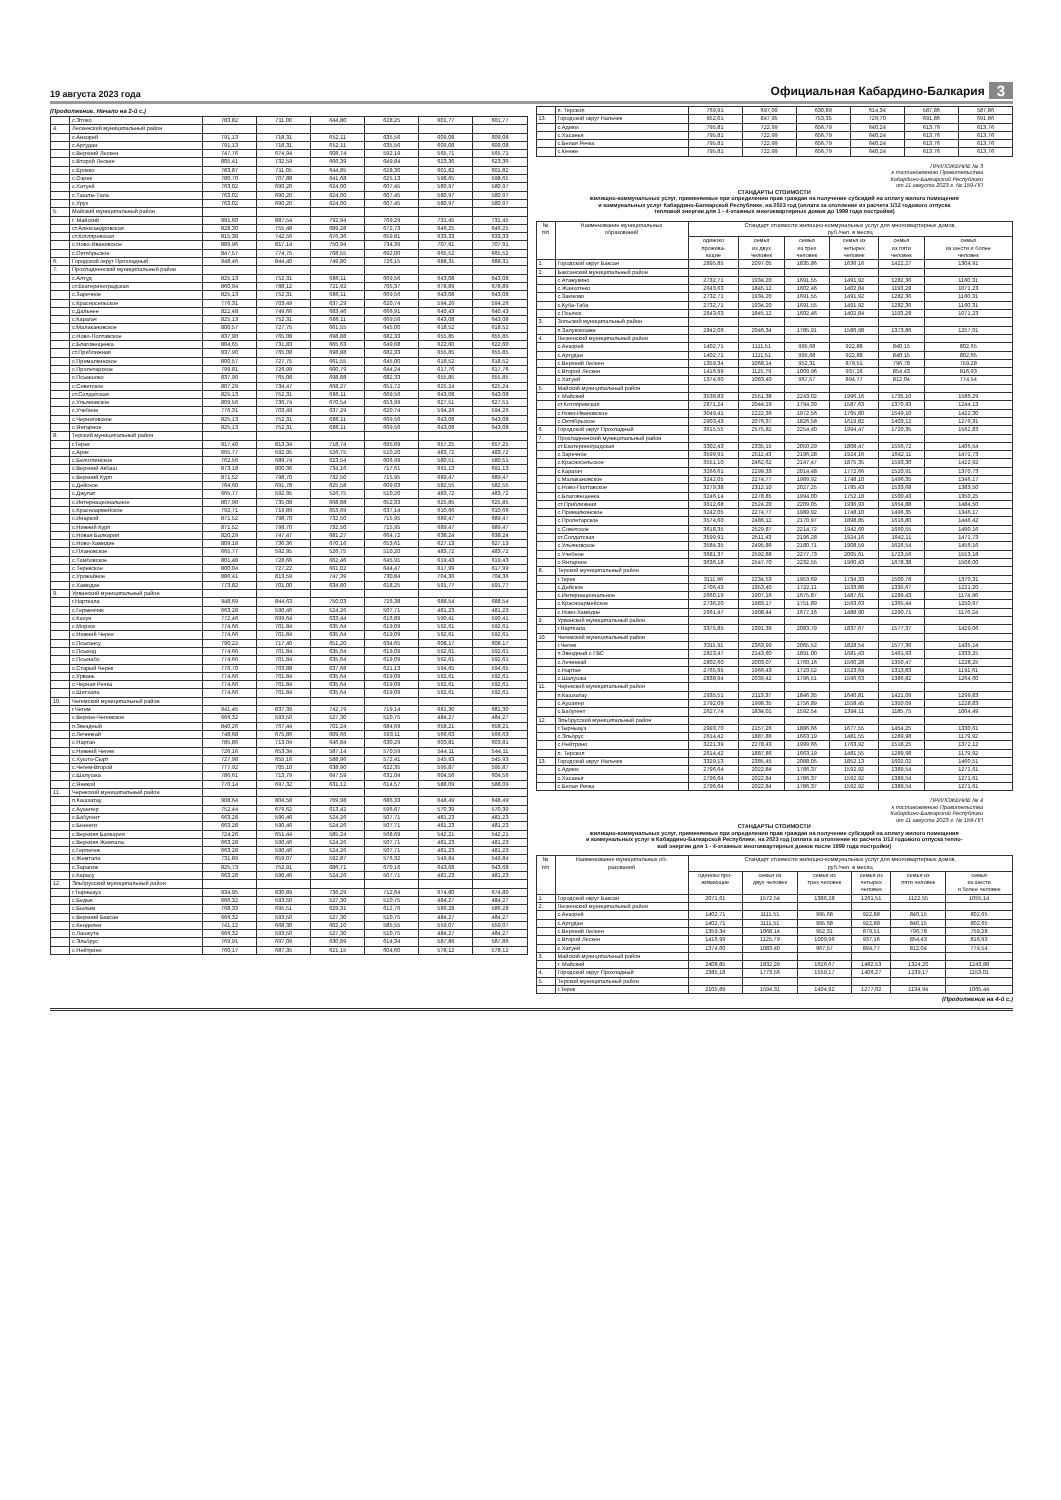19 августа 2023 года Официальная Кабардино-Балкария 3
(Продолжение. Начало на 2-й с.)
| | с.Этоко | 783,82 | 711,00 | 644,80 | 628,25 | 601,77 | 601,77 |
| 4. | Лескенский муниципальный район | | | | | | |
| | с.Анзорей | 791,13 | 718,31 | 652,11 | 635,56 | 609,08 | 609,08 |
| | с.Аргудан | 791,13 | 718,31 | 652,11 | 635,56 | 609,08 | 609,08 |
| | с.Верхний Лескен | 747,76 | 674,94 | 608,74 | 592,19 | 565,71 | 565,71 |
| | с.Второй Лескен | 805,41 | 732,59 | 666,39 | 649,84 | 623,36 | 623,36 |
| | с.Ерокко | 783,87 | 711,05 | 644,85 | 628,30 | 601,82 | 601,82 |
| | с.Озрек | 780,70 | 707,88 | 641,68 | 625,13 | 598,65 | 598,65 |
| | с.Хатуей | 763,02 | 690,20 | 624,00 | 607,45 | 580,97 | 580,97 |
| | с.Ташлы-Тала | 763,02 | 690,20 | 624,00 | 607,45 | 580,97 | 580,97 |
| | с.Урух | 763,02 | 690,20 | 624,00 | 607,45 | 580,97 | 580,97 |
| 5. | Майский муниципальный район | | | | | | |
| | г. Майский | 991,60 | 887,54 | 792,94 | 769,29 | 731,45 | 731,45 |
| | ст.Александровская | 828,30 | 755,48 | 689,28 | 672,73 | 646,25 | 646,25 |
| | ст.Котляревская | 815,38 | 742,56 | 676,36 | 659,81 | 633,33 | 633,33 |
| | с.Ново-Ивановское | 889,96 | 817,14 | 750,94 | 734,39 | 707,91 | 707,91 |
| | с.Октябрьское | 847,57 | 774,75 | 708,55 | 692,00 | 665,52 | 665,52 |
| 6. | Городской округ Прохладный | 948,46 | 844,40 | 749,80 | 726,15 | 688,31 | 688,31 |
| 7. | Прохладненский муниципальный район | | | | | | |
| | с.Алтуд | 825,13 | 752,31 | 686,11 | 669,56 | 643,08 | 643,08 |
| | ст.Екатериноградская | 860,94 | 788,12 | 721,92 | 705,37 | 678,89 | 678,89 |
| | с.Заречное | 825,13 | 752,31 | 686,11 | 669,56 | 643,08 | 643,08 |
| | с.Красносельское | 776,31 | 703,49 | 637,29 | 620,74 | 594,26 | 594,26 |
| | с.Дальнее | 822,48 | 749,66 | 683,46 | 666,91 | 640,43 | 640,43 |
| | с.Карагач | 825,13 | 752,31 | 686,11 | 669,56 | 643,08 | 643,08 |
| | с.Малакановское | 800,57 | 727,75 | 661,55 | 645,00 | 618,52 | 618,52 |
| | с.Ново-Полтавское | 837,90 | 765,08 | 698,88 | 682,33 | 655,85 | 655,85 |
| | с.Благовещенка | 804,65 | 731,83 | 665,63 | 649,08 | 622,60 | 622,60 |
| | ст.Приближная | 837,90 | 765,08 | 698,88 | 682,33 | 655,85 | 655,85 |
| | с.Прималкинское | 800,57 | 727,75 | 661,55 | 645,00 | 618,52 | 618,52 |
| | с.Пролетарское | 799,81 | 726,99 | 660,79 | 644,24 | 617,76 | 617,76 |
| | с.Псыншоко | 837,90 | 765,08 | 698,88 | 682,33 | 655,85 | 655,85 |
| | с.Советское | 807,29 | 734,47 | 668,27 | 651,72 | 625,24 | 625,24 |
| | ст.Солдатская | 825,13 | 752,31 | 686,11 | 669,56 | 643,08 | 643,08 |
| | с.Ульяновское | 809,56 | 736,74 | 670,54 | 653,99 | 627,51 | 627,51 |
| | с.Учебное | 776,31 | 703,49 | 637,29 | 620,74 | 594,26 | 594,26 |
| | с.Черниговское | 825,13 | 752,31 | 686,11 | 669,56 | 643,08 | 643,08 |
| | с.Янтарное | 825,13 | 752,31 | 686,11 | 669,56 | 643,08 | 643,08 |
| 8. | Терский муниципальный район | | | | | | |
| | г.Терек | 917,40 | 813,34 | 718,74 | 695,09 | 657,25 | 657,25 |
| | с.Арик | 665,77 | 592,95 | 526,75 | 510,20 | 483,72 | 483,72 |
| | с.Белоглинское | 762,56 | 689,74 | 623,54 | 606,99 | 580,51 | 580,51 |
| | с.Верхний Акбаш | 873,18 | 800,36 | 734,16 | 717,61 | 691,13 | 691,13 |
| | с.Верхний Курп | 871,52 | 798,70 | 732,50 | 715,95 | 689,47 | 689,47 |
| | с.Дейское | 764,60 | 691,78 | 625,58 | 609,03 | 582,55 | 582,55 |
| | с.Джулат | 665,77 | 592,95 | 526,75 | 510,20 | 483,72 | 483,72 |
| | с.Интернациональное | 807,90 | 735,08 | 668,88 | 652,33 | 625,85 | 625,85 |
| | с.Красноармейское | 792,71 | 719,89 | 653,69 | 637,14 | 610,66 | 610,66 |
| | с.Инаркой | 871,52 | 798,70 | 732,50 | 715,95 | 689,47 | 689,47 |
| | с.Нижний Курп | 871,52 | 798,70 | 732,50 | 715,95 | 689,47 | 689,47 |
| | с.Новая Балкария | 820,29 | 747,47 | 681,27 | 664,72 | 638,24 | 638,24 |
| | с.Ново-Хамидие | 809,18 | 736,36 | 670,16 | 653,61 | 627,13 | 627,13 |
| | с.Плановское | 665,77 | 592,95 | 526,75 | 510,20 | 483,72 | 483,72 |
| | с.Тамбовское | 801,48 | 728,66 | 662,46 | 645,91 | 619,43 | 619,43 |
| | с.Терекское | 800,04 | 727,22 | 661,02 | 644,47 | 617,99 | 617,99 |
| | с.Урожайное | 886,41 | 813,59 | 747,39 | 730,84 | 704,36 | 704,36 |
| | с.Хамидие | 773,82 | 701,00 | 634,80 | 618,25 | 591,77 | 591,77 |
| 9. | Урванский муниципальный район | | | | | | |
| | г.Нарткала | 948,69 | 844,63 | 750,03 | 726,38 | 688,54 | 688,54 |
| | с.Герменчик | 663,28 | 590,46 | 524,26 | 507,71 | 481,23 | 481,23 |
| | с.Кахун | 772,46 | 699,64 | 633,44 | 616,89 | 590,41 | 590,41 |
| | с.Морзох | 774,66 | 701,84 | 635,64 | 619,09 | 592,61 | 592,61 |
| | с.Нижний Черек | 774,66 | 701,84 | 635,64 | 619,09 | 592,61 | 592,61 |
| | с.Псыгансу | 790,22 | 717,40 | 651,20 | 634,65 | 608,17 | 608,17 |
| | с.Псыкод | 774,66 | 701,84 | 635,64 | 619,09 | 592,61 | 592,61 |
| | с.Псынабо | 774,66 | 701,84 | 635,64 | 619,09 | 592,61 | 592,61 |
| | с.Старый Черек | 776,70 | 703,88 | 637,68 | 621,13 | 594,65 | 594,65 |
| | с.Урвань | 774,66 | 701,84 | 635,64 | 619,09 | 592,61 | 592,61 |
| | с.Черная Речка | 774,66 | 701,84 | 635,64 | 619,09 | 592,61 | 592,61 |
| | с.Шитхала | 774,66 | 701,84 | 635,64 | 619,09 | 592,61 | 592,61 |
| 10. | Чегемский муниципальный район | | | | | | |
| | г.Чегем | 941,45 | 837,39 | 742,79 | 719,14 | 681,30 | 681,30 |
| | с.Верхне-Чегемское | 666,32 | 593,50 | 527,30 | 510,75 | 484,27 | 484,27 |
| | п.Звездный | 840,26 | 767,44 | 701,24 | 684,69 | 658,21 | 658,21 |
| | с.Лечинкай | 748,68 | 675,86 | 609,66 | 593,11 | 566,63 | 566,63 |
| | с.Нартан | 785,86 | 713,04 | 646,84 | 630,29 | 603,81 | 603,81 |
| | с.Нижний Чегем | 726,16 | 653,34 | 587,14 | 570,59 | 544,11 | 544,11 |
| | с.Хушто-Сырт | 727,98 | 655,16 | 588,96 | 572,41 | 545,93 | 545,93 |
| | с.Чегем-Второй | 777,92 | 705,10 | 638,90 | 622,35 | 595,87 | 595,87 |
| | с.Шалушка | 786,61 | 713,79 | 647,59 | 631,04 | 604,56 | 604,56 |
| | с.Яникой | 770,14 | 697,32 | 631,12 | 614,57 | 588,09 | 588,09 |
| 11. | Черекский муниципальный район | | | | | | |
| | п.Кашхатау | 908,64 | 804,58 | 709,98 | 686,33 | 648,49 | 648,49 |
| | с.Аушигер | 752,44 | 679,62 | 613,42 | 596,87 | 570,39 | 570,39 |
| | с.Бабугент | 663,28 | 590,46 | 524,26 | 507,71 | 481,23 | 481,23 |
| | с.Безенги | 663,28 | 590,46 | 524,26 | 507,71 | 481,23 | 481,23 |
| | с.Верхняя Балкария | 724,26 | 651,44 | 585,24 | 568,69 | 542,21 | 542,21 |
| | с.Верхняя Жемтала | 663,28 | 590,46 | 524,26 | 507,71 | 481,23 | 481,23 |
| | с.Герпегеж | 663,28 | 590,46 | 524,26 | 507,71 | 481,23 | 481,23 |
| | с.Жемтала | 731,89 | 659,07 | 592,87 | 576,32 | 549,84 | 549,84 |
| | с.Зарагиж | 825,73 | 752,91 | 686,71 | 670,16 | 643,68 | 643,68 |
| | с.Карасу | 663,28 | 590,46 | 524,26 | 507,71 | 481,23 | 481,23 |
| 12. | Эльбрусский муниципальный район | | | | | | |
| | г.Тырныауз | 934,95 | 830,89 | 736,29 | 712,64 | 674,80 | 674,80 |
| | с.Бедык | 666,32 | 593,50 | 527,30 | 510,75 | 484,27 | 484,27 |
| | с.Былым | 768,33 | 695,51 | 629,31 | 612,76 | 586,28 | 586,28 |
| | с.Верхний Баксан | 666,32 | 593,50 | 527,30 | 510,75 | 484,27 | 484,27 |
| | с.Кенделен | 741,12 | 668,30 | 602,10 | 585,55 | 559,07 | 559,07 |
| | с.Лашкута | 666,32 | 593,50 | 527,30 | 510,75 | 484,27 | 484,27 |
| | с.Эльбрус | 769,91 | 697,09 | 630,89 | 614,34 | 587,86 | 587,86 |
| | с.Нейтрино | 760,17 | 687,35 | 621,15 | 604,60 | 578,12 | 578,12 |
| | п. Терскол | 769,91 | 697,09 | 630,89 | 614,34 | 587,86 | 587,86 |
| 13. | Городской округ Нальчик | 952,01 | 847,95 | 753,35 | 729,70 | 691,86 | 691,86 |
| | с.Адиюх | 795,81 | 722,99 | 656,79 | 640,24 | 613,76 | 613,76 |
| | с.Хасанья | 795,81 | 722,99 | 656,79 | 640,24 | 613,76 | 613,76 |
| | с.Белая Речка | 795,81 | 722,99 | 656,79 | 640,24 | 613,76 | 613,76 |
| | с.Кенже | 795,81 | 722,99 | 656,79 | 640,24 | 613,76 | 613,76 |
ПРИЛОЖЕНИЕ № 3
к постановлению Правительства
Кабардино-Балкарской Республики
от 11 августа 2023 г. № 159-ПП
СТАНДАРТЫ СТОИМОСТИ
жилищно-коммунальных услуг, применяемые при определении прав граждан на получение субсидий на оплату жилого помещения
и коммунальных услуг Кабардино-Балкарской Республике, на 2023 год (оплата за отопление из расчета 1/12 годового отпуска
тепловой энергии для 1 - 4-этажных многоквартирных домов до 1999 года постройки)
| № п/п | Наименование муниципальных образований | Стандарт стоимости жилищно-коммунальных услуг для многоквартирных домов, руб./чел. в месяц | | | | | |
| --- | --- | --- | --- | --- | --- | --- | --- |
| | | одиноко прожива- ющие | семья из двух человек | семья из трех человек | семья из четырех человек | семья из пяти человек | семья из шести и более человек |
| 1. | Городской округ Баксан | 2895,85 | 2097,05 | 1835,86 | 1636,16 | 1422,27 | 1304,91 |
| 2. | Баксанский муниципальный район | | | | | | |
| | с.Атажукино | 2732,71 | 1934,20 | 1691,55 | 1491,92 | 1282,36 | 1160,31 |
| | с.Жанхотеко | 2643,63 | 1845,12 | 1602,46 | 1402,84 | 1193,28 | 1071,23 |
| | с.Заюково | 2732,71 | 1934,20 | 1691,55 | 1491,92 | 1282,36 | 1160,31 |
| | с.Куба-Таба | 2732,71 | 1934,20 | 1691,55 | 1491,92 | 1282,36 | 1160,31 |
| | с.Псычох | 2643,63 | 1845,12 | 1602,46 | 1402,84 | 1193,28 | 1071,23 |
| 3. | Зольский муниципальный район | | | | | | |
| | п.Залукокоаже | 2842,06 | 2046,34 | 1785,91 | 1586,98 | 1373,86 | 1257,01 |
| 4. | Лескенский муниципальный район | | | | | | |
| | с.Анзорей | 1402,71 | 1111,51 | 995,68 | 922,88 | 840,15 | 802,65 |
| | с.Аргудан | 1402,71 | 1111,51 | 995,68 | 922,88 | 840,15 | 802,65 |
| | с.Верхний Лескен | 1359,34 | 1068,14 | 952,31 | 879,51 | 796,78 | 759,28 |
| | с.Второй Лескен | 1416,99 | 1125,79 | 1009,96 | 937,16 | 854,43 | 816,93 |
| | с.Хатуей | 1374,60 | 1083,40 | 967,57 | 894,77 | 812,04 | 774,54 |
| 5. | Майский муниципальный район | | | | | | |
| | г. Майский | 3538,83 | 2551,38 | 2243,02 | 1996,16 | 1735,10 | 1586,29 |
| | ст.Котляревская | 2871,24 | 2044,19 | 1794,39 | 1587,63 | 1370,93 | 1244,13 |
| | с.Ново-Ивановское | 3049,41 | 2222,36 | 1972,56 | 1765,80 | 1549,10 | 1422,30 |
| | с.Октябрьское | 2903,43 | 2076,37 | 1826,58 | 1619,82 | 1403,12 | 1276,31 |
| 6. | Городской округ Прохладный | 3615,55 | 2575,82 | 2254,40 | 1994,47 | 1720,35 | 1562,83 |
| 7. | Прохладненский муниципальный район | | | | | | |
| | ст.Екатериноградская | 3302,43 | 2335,15 | 2050,29 | 1808,47 | 1556,72 | 1406,54 |
| | с.Заречное | 3599,91 | 2511,43 | 2196,28 | 1924,16 | 1642,11 | 1471,73 |
| | с.Красносельское | 3551,10 | 2462,62 | 2147,47 | 1875,35 | 1593,30 | 1422,92 |
| | с.Карагач | 3266,61 | 2299,33 | 2014,48 | 1772,66 | 1520,91 | 1370,73 |
| | с.Малакановское | 3242,05 | 2274,77 | 1989,92 | 1748,10 | 1496,35 | 1346,17 |
| | с.Ново-Полтавское | 3279,38 | 2312,10 | 2027,25 | 1785,43 | 1533,68 | 1383,50 |
| | с.Благовещенка | 3246,14 | 2278,85 | 1994,00 | 1752,18 | 1500,43 | 1350,25 |
| | ст.Приближная | 3612,68 | 2524,20 | 2209,05 | 1936,93 | 1654,88 | 1484,50 |
| | с.Прималкинское | 3242,05 | 2274,77 | 1989,92 | 1748,10 | 1496,35 | 1346,17 |
| | с.Пролетарское | 3574,60 | 2486,12 | 2170,97 | 1898,85 | 1616,80 | 1446,42 |
| | с.Советское | 3618,35 | 2529,87 | 2214,72 | 1942,60 | 1660,55 | 1490,16 |
| | ст.Солдатская | 3599,91 | 2511,43 | 2196,28 | 1924,16 | 1642,11 | 1471,73 |
| | с.Ульяновское | 3584,35 | 2495,86 | 2180,71 | 1908,59 | 1626,54 | 1456,16 |
| | с.Учебное | 3681,37 | 2592,88 | 2277,73 | 2005,61 | 1723,56 | 1553,18 |
| | с.Янтарное | 3636,18 | 2547,70 | 2232,55 | 1960,43 | 1678,38 | 1508,00 |
| 8. | Терский муниципальный район | | | | | | |
| | г.Терек | 3111,96 | 2234,53 | 1953,69 | 1734,33 | 1500,78 | 1370,31 |
| | с.Дейское | 2706,43 | 1953,40 | 1722,11 | 1533,86 | 1335,67 | 1221,20 |
| | с.Интернациональное | 2660,19 | 1907,16 | 1675,87 | 1487,61 | 1289,43 | 1174,96 |
| | с.Красноармейское | 2736,20 | 1983,17 | 1751,89 | 1563,63 | 1365,44 | 1250,97 |
| | с.Ново-Хамидие | 2661,47 | 1908,44 | 1677,16 | 1488,90 | 1290,71 | 1176,24 |
| 9. | Урванский муниципальный район | | | | | | |
| | г.Нарткала | 3375,85 | 2391,39 | 2083,79 | 1837,67 | 1577,37 | 1429,06 |
| 10. | Чегемский муниципальный район | | | | | | |
| | г.Чегем | 3311,91 | 2363,99 | 2065,52 | 1828,54 | 1577,36 | 1435,14 |
| | п.Звездный с ГВС | 2823,47 | 2143,60 | 1891,00 | 1681,43 | 1461,93 | 1333,25 |
| | с.Лечинкай | 2802,60 | 2003,07 | 1760,16 | 1560,28 | 1350,47 | 1228,25 |
| | с.Нартан | 2765,95 | 1966,43 | 1723,52 | 1523,64 | 1313,83 | 1191,61 |
| | с.Шалушка | 2838,94 | 2039,42 | 1796,51 | 1596,63 | 1386,82 | 1264,60 |
| 11. | Черекский муниципальный район | | | | | | |
| | п.Кашхатау | 2935,51 | 2113,37 | 1846,35 | 1640,81 | 1421,09 | 1299,83 |
| | с.Аушигер | 2792,09 | 1998,35 | 1756,89 | 1558,45 | 1350,09 | 1228,83 |
| | с.Бабугент | 2627,74 | 1834,01 | 1592,54 | 1394,11 | 1185,75 | 1064,49 |
| 12. | Эльбрусский муниципальный район | | | | | | |
| | г.Тырныауз | 2993,70 | 2157,26 | 1886,66 | 1677,55 | 1454,25 | 1330,61 |
| | с.Эльбрус | 2614,42 | 1887,86 | 1663,19 | 1481,55 | 1289,98 | 1179,92 |
| | с.Нейтрино | 3221,39 | 2278,43 | 1999,66 | 1763,92 | 1518,25 | 1372,12 |
| | п. Терскол | 2614,42 | 1887,86 | 1663,19 | 1481,55 | 1289,98 | 1179,92 |
| 13. | Городской округ Нальчик | 3329,13 | 2385,45 | 2088,05 | 1852,13 | 1602,02 | 1460,51 |
| | с.Адиюх | 2796,64 | 2022,84 | 1786,37 | 1592,92 | 1389,54 | 1271,61 |
| | с.Хасанья | 2796,64 | 2022,84 | 1786,37 | 1592,92 | 1389,54 | 1271,61 |
| | с.Белая Речка | 2796,64 | 2022,84 | 1786,37 | 1592,92 | 1389,54 | 1271,61 |
ПРИЛОЖЕНИЕ № 4
к постановлению Правительства
Кабардино-Балкарской Республики
от 11 августа 2023 г. № 159-ПП
СТАНДАРТЫ СТОИМОСТИ
жилищно-коммунальных услуг, применяемые при определении прав граждан на получение субсидий на оплату жилого помещения
и коммунальных услуг в Кабардино-Балкарской Республике, на 2023 год (оплата за отопление из расчета 1/12 годового отпуска тепло-
вой энергии для 1 - 4-этажных многоквартирных домов после 1999 года постройки)
| № п/п | Наименование муниципальных об- разований | Стандарт стоимости жилищно-коммунальных услуг для многоквартирных домов, руб./чел. в месяц | | | | | |
| --- | --- | --- | --- | --- | --- | --- | --- |
| | | одиноко про- живающие | семья из двух человек | семья из трех человек | семья из четырех человек | семья из пяти человек | семья из шести и более человек |
| 1. | Городской округ Баксан | 2071,61 | 1572,54 | 1386,28 | 1261,51 | 1122,55 | 1055,14 |
| 2. | Лескенский муниципальный район | | | | | | |
| | с.Анзорей | 1402,71 | 1111,51 | 995,68 | 922,88 | 840,15 | 802,65 |
| | с.Аргудан | 1402,71 | 1111,51 | 995,68 | 922,88 | 840,15 | 802,65 |
| | с.Верхний Лескен | 1359,34 | 1068,14 | 952,31 | 879,51 | 796,78 | 759,28 |
| | с.Второй Лескен | 1416,99 | 1125,79 | 1009,96 | 937,16 | 854,43 | 816,93 |
| | с.Хатуей | 1374,60 | 1083,40 | 967,57 | 894,77 | 812,04 | 774,54 |
| 3. | Майский муниципальный район | | | | | | |
| | г. Майский | 2408,85 | 1832,29 | 1626,67 | 1482,53 | 1324,20 | 1243,88 |
| 4. | Городской округ Прохладный | 2385,18 | 1773,56 | 1559,17 | 1406,27 | 1239,17 | 1153,01 |
| 5. | Терский муниципальный район | | | | | | |
| | г.Терек | 2105,89 | 1594,31 | 1404,92 | 1277,02 | 1134,94 | 1065,44 |
(Продолжение на 4-й с.)